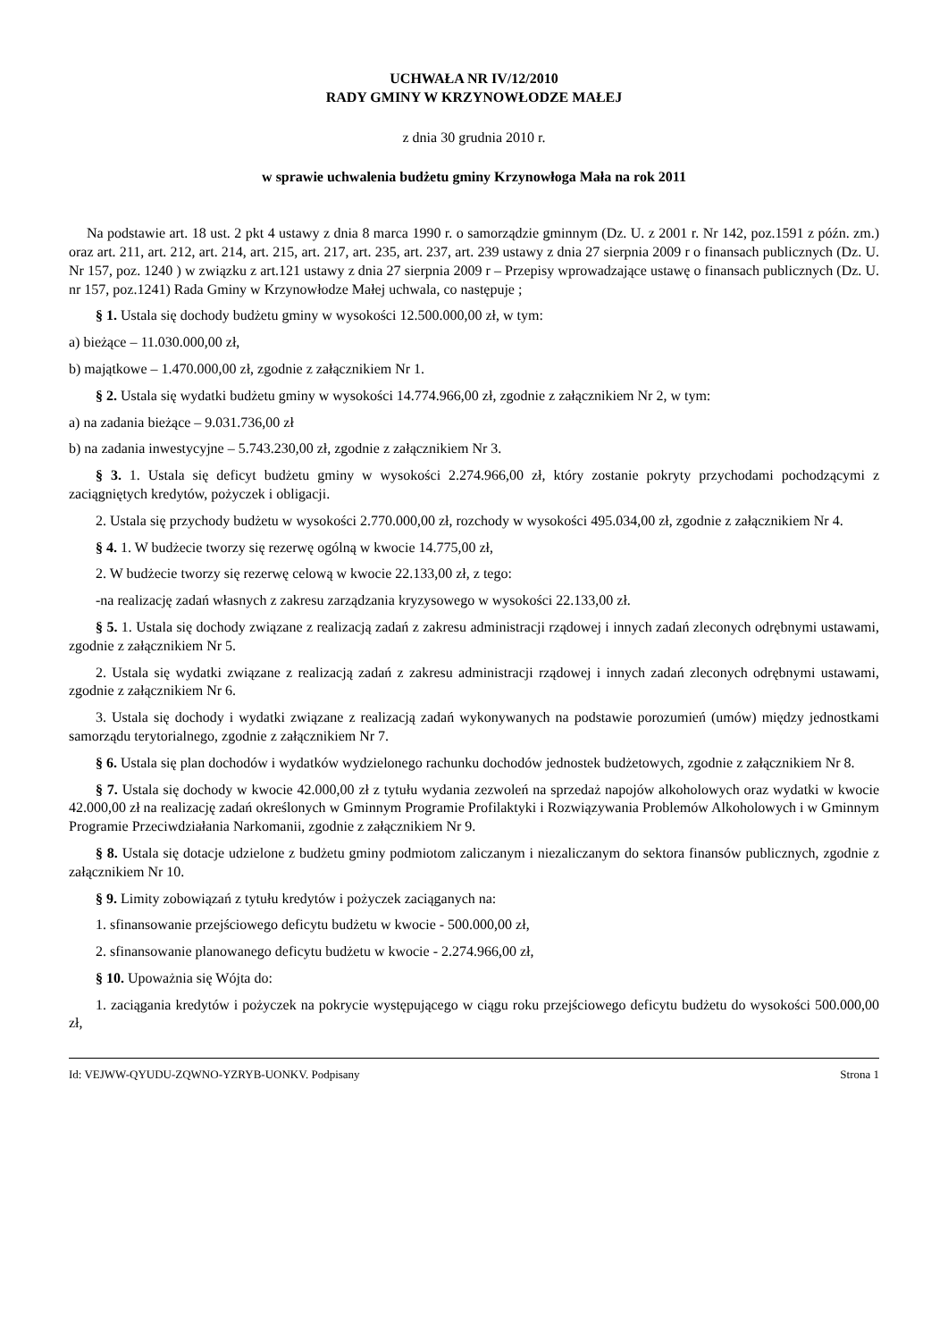UCHWAŁA NR IV/12/2010
RADY GMINY W KRZYNOWŁODZE MAŁEJ
z dnia 30 grudnia 2010 r.
w sprawie uchwalenia budżetu gminy Krzynowłoga Mała na rok 2011
Na podstawie art. 18 ust. 2 pkt 4 ustawy z dnia 8 marca 1990 r. o samorządzie gminnym (Dz. U. z 2001 r. Nr 142, poz.1591 z późn. zm.) oraz art. 211, art. 212, art. 214, art. 215, art. 217, art. 235, art. 237, art. 239 ustawy z dnia 27 sierpnia 2009 r o finansach publicznych (Dz. U. Nr 157, poz. 1240 ) w związku z art.121 ustawy z dnia 27 sierpnia 2009 r – Przepisy wprowadzające ustawę o finansach publicznych (Dz. U. nr 157, poz.1241) Rada Gminy w Krzynowłodze Małej uchwala, co następuje ;
§ 1. Ustala się dochody budżetu gminy w wysokości 12.500.000,00 zł, w tym:
a) bieżące – 11.030.000,00 zł,
b) majątkowe – 1.470.000,00 zł, zgodnie z załącznikiem Nr 1.
§ 2. Ustala się wydatki budżetu gminy w wysokości 14.774.966,00 zł, zgodnie z załącznikiem Nr 2, w tym:
a) na zadania bieżące – 9.031.736,00 zł
b) na zadania inwestycyjne – 5.743.230,00 zł, zgodnie z załącznikiem Nr 3.
§ 3. 1. Ustala się deficyt budżetu gminy w wysokości 2.274.966,00 zł, który zostanie pokryty przychodami pochodzącymi z zaciągniętych kredytów, pożyczek i obligacji.
2. Ustala się przychody budżetu w wysokości 2.770.000,00 zł, rozchody w wysokości 495.034,00 zł, zgodnie z załącznikiem Nr 4.
§ 4. 1. W budżecie tworzy się rezerwę ogólną w kwocie 14.775,00 zł,
2. W budżecie tworzy się rezerwę celową w kwocie 22.133,00 zł, z tego:
-na realizację zadań własnych z zakresu zarządzania kryzysowego w wysokości 22.133,00 zł.
§ 5. 1. Ustala się dochody związane z realizacją zadań z zakresu administracji rządowej i innych zadań zleconych odrębnymi ustawami, zgodnie z załącznikiem Nr 5.
2. Ustala się wydatki związane z realizacją zadań z zakresu administracji rządowej i innych zadań zleconych odrębnymi ustawami, zgodnie z załącznikiem Nr 6.
3. Ustala się dochody i wydatki związane z realizacją zadań wykonywanych na podstawie porozumień (umów) między jednostkami samorządu terytorialnego, zgodnie z załącznikiem Nr 7.
§ 6. Ustala się plan dochodów i wydatków wydzielonego rachunku dochodów jednostek budżetowych, zgodnie z załącznikiem Nr 8.
§ 7. Ustala się dochody w kwocie 42.000,00 zł z tytułu wydania zezwoleń na sprzedaż napojów alkoholowych oraz wydatki w kwocie 42.000,00 zł na realizację zadań określonych w Gminnym Programie Profilaktyki i Rozwiązywania Problemów Alkoholowych i w Gminnym Programie Przeciwdziałania Narkomanii, zgodnie z załącznikiem Nr 9.
§ 8. Ustala się dotacje udzielone z budżetu gminy podmiotom zaliczanym i niezaliczanym do sektora finansów publicznych, zgodnie z załącznikiem Nr 10.
§ 9. Limity zobowiązań z tytułu kredytów i pożyczek zaciąganych na:
1. sfinansowanie przejściowego deficytu budżetu w kwocie - 500.000,00 zł,
2. sfinansowanie planowanego deficytu budżetu w kwocie - 2.274.966,00 zł,
§ 10. Upoważnia się Wójta do:
1. zaciągania kredytów i pożyczek na pokrycie występującego w ciągu roku przejściowego deficytu budżetu do wysokości 500.000,00 zł,
Id: VEJWW-QYUDU-ZQWNO-YZRYB-UONKV. Podpisany Strona 1